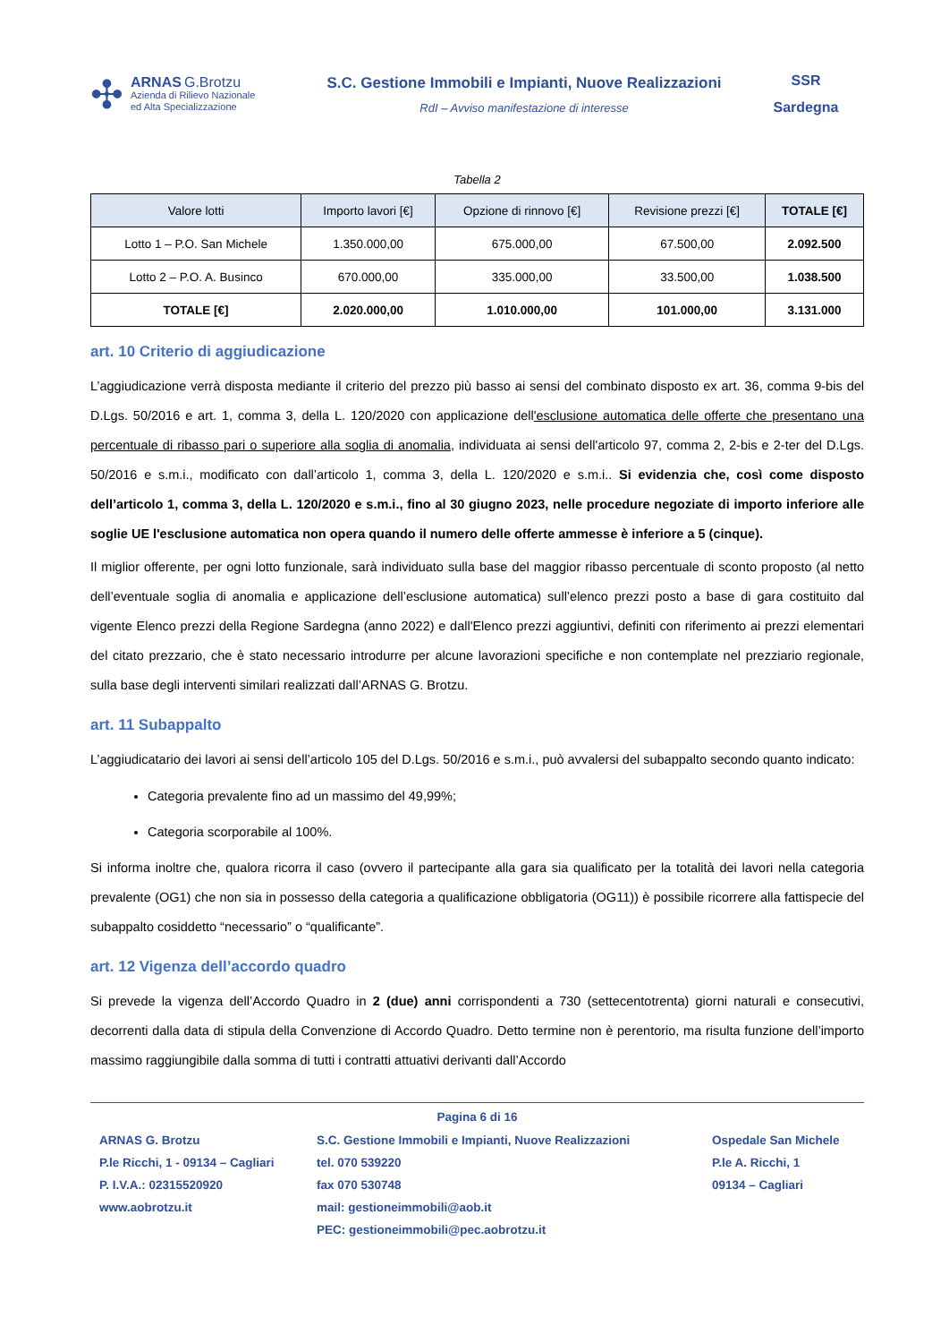✣
ARNAS G.Brotzu
Azienda di Rilievo Nazionale
ed Alta Specializzazione
S.C. Gestione Immobili e Impianti, Nuove Realizzazioni
RdI – Avviso manifestazione di interesse
SSR
Sardegna
Tabella 2
| Valore lotti | Importo lavori [€] | Opzione di rinnovo [€] | Revisione prezzi [€] | TOTALE [€] |
| --- | --- | --- | --- | --- |
| Lotto 1 – P.O. San Michele | 1.350.000,00 | 675.000,00 | 67.500,00 | 2.092.500 |
| Lotto 2 – P.O. A. Businco | 670.000,00 | 335.000,00 | 33.500,00 | 1.038.500 |
| TOTALE [€] | 2.020.000,00 | 1.010.000,00 | 101.000,00 | 3.131.000 |
art. 10 Criterio di aggiudicazione
L’aggiudicazione verrà disposta mediante il criterio del prezzo più basso ai sensi del combinato disposto ex art. 36, comma 9-bis del D.Lgs. 50/2016 e art. 1, comma 3, della L. 120/2020 con applicazione dell'esclusione automatica delle offerte che presentano una percentuale di ribasso pari o superiore alla soglia di anomalia, individuata ai sensi dell'articolo 97, comma 2, 2-bis e 2-ter del D.Lgs. 50/2016 e s.m.i., modificato con dall’articolo 1, comma 3, della L. 120/2020 e s.m.i.. Si evidenzia che, così come disposto dell’articolo 1, comma 3, della L. 120/2020 e s.m.i., fino al 30 giugno 2023, nelle procedure negoziate di importo inferiore alle soglie UE l'esclusione automatica non opera quando il numero delle offerte ammesse è inferiore a 5 (cinque).
Il miglior offerente, per ogni lotto funzionale, sarà individuato sulla base del maggior ribasso percentuale di sconto proposto (al netto dell’eventuale soglia di anomalia e applicazione dell’esclusione automatica) sull’elenco prezzi posto a base di gara costituito dal vigente Elenco prezzi della Regione Sardegna (anno 2022) e dall'Elenco prezzi aggiuntivi, definiti con riferimento ai prezzi elementari del citato prezzario, che è stato necessario introdurre per alcune lavorazioni specifiche e non contemplate nel prezziario regionale, sulla base degli interventi similari realizzati dall’ARNAS G. Brotzu.
art. 11 Subappalto
L’aggiudicatario dei lavori ai sensi dell’articolo 105 del D.Lgs. 50/2016 e s.m.i., può avvalersi del subappalto secondo quanto indicato:
Categoria prevalente fino ad un massimo del 49,99%;
Categoria scorporabile al 100%.
Si informa inoltre che, qualora ricorra il caso (ovvero il partecipante alla gara sia qualificato per la totalità dei lavori nella categoria prevalente (OG1) che non sia in possesso della categoria a qualificazione obbligatoria (OG11)) è possibile ricorrere alla fattispecie del subappalto cosiddetto “necessario” o “qualificante”.
art. 12 Vigenza dell’accordo quadro
Si prevede la vigenza dell’Accordo Quadro in 2 (due) anni corrispondenti a 730 (settecentotrenta) giorni naturali e consecutivi, decorrenti dalla data di stipula della Convenzione di Accordo Quadro. Detto termine non è perentorio, ma risulta funzione dell’importo massimo raggiungibile dalla somma di tutti i contratti attuativi derivanti dall’Accordo
Pagina 6 di 16
ARNAS G. Brotzu
P.le Ricchi, 1 - 09134 – Cagliari
P. I.V.A.: 02315520920
www.aobrotzu.it
S.C. Gestione Immobili e Impianti, Nuove Realizzazioni
tel. 070 539220
fax 070 530748
mail: gestioneimmobili@aob.it
PEC: gestioneimmobili@pec.aobrotzu.it
Ospedale San Michele
P.le A. Ricchi, 1
09134 – Cagliari